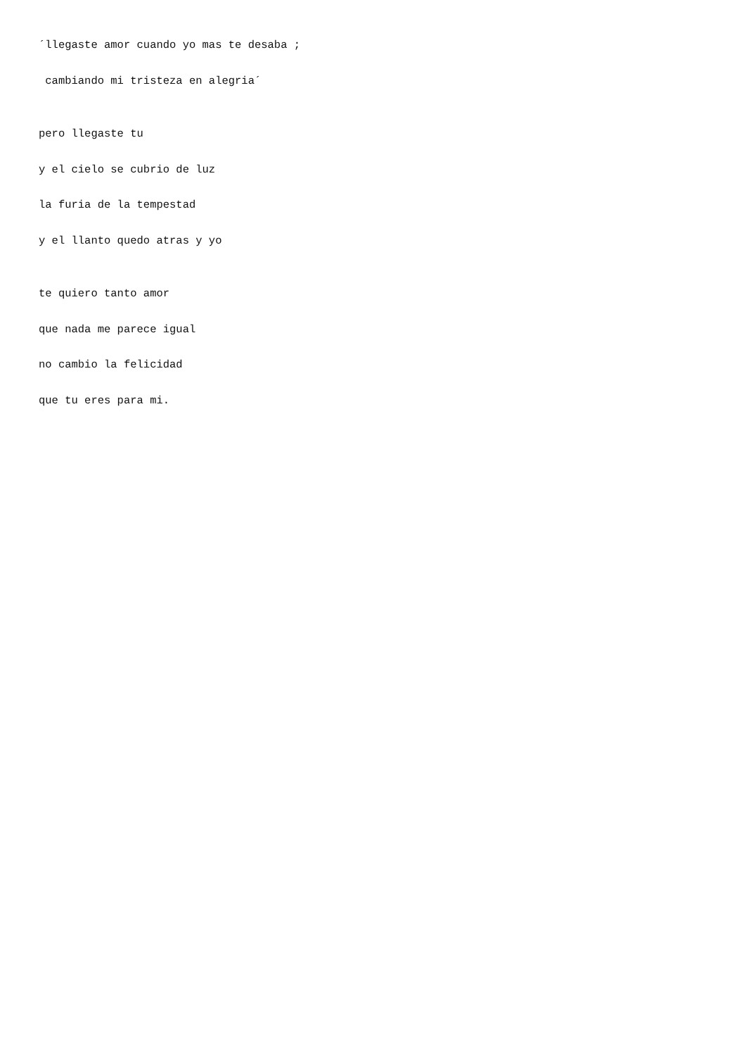´llegaste amor cuando yo mas te desaba ;
cambiando mi tristeza en alegria´
pero llegaste tu
y el cielo se cubrio de luz
la furia de la tempestad
y el llanto quedo atras y yo
te quiero tanto amor
que nada me parece igual
no cambio la felicidad
que tu eres para mi.